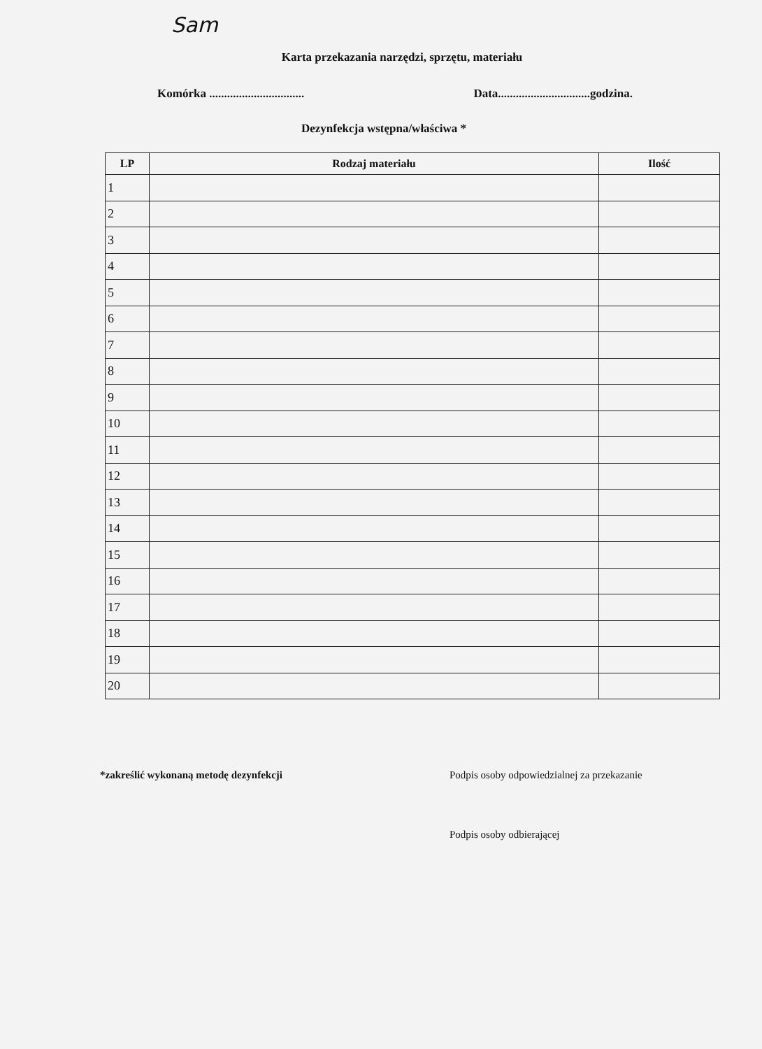Sam
Karta przekazania narzędzi, sprzętu, materiału
Komórka ................................ Data...............................godzina.
Dezynfekcja wstępna/właściwa *
| LP | Rodzaj materiału | Ilość |
| --- | --- | --- |
| 1 | | |
| 2 | | |
| 3 | | |
| 4 | | |
| 5 | | |
| 6 | | |
| 7 | | |
| 8 | | |
| 9 | | |
| 10 | | |
| 11 | | |
| 12 | | |
| 13 | | |
| 14 | | |
| 15 | | |
| 16 | | |
| 17 | | |
| 18 | | |
| 19 | | |
| 20 | | |
*zakreślić wykonaną metodę dezynfekcji Podpis osoby odpowiedzialnej za przekazanie
Podpis osoby odbierającej